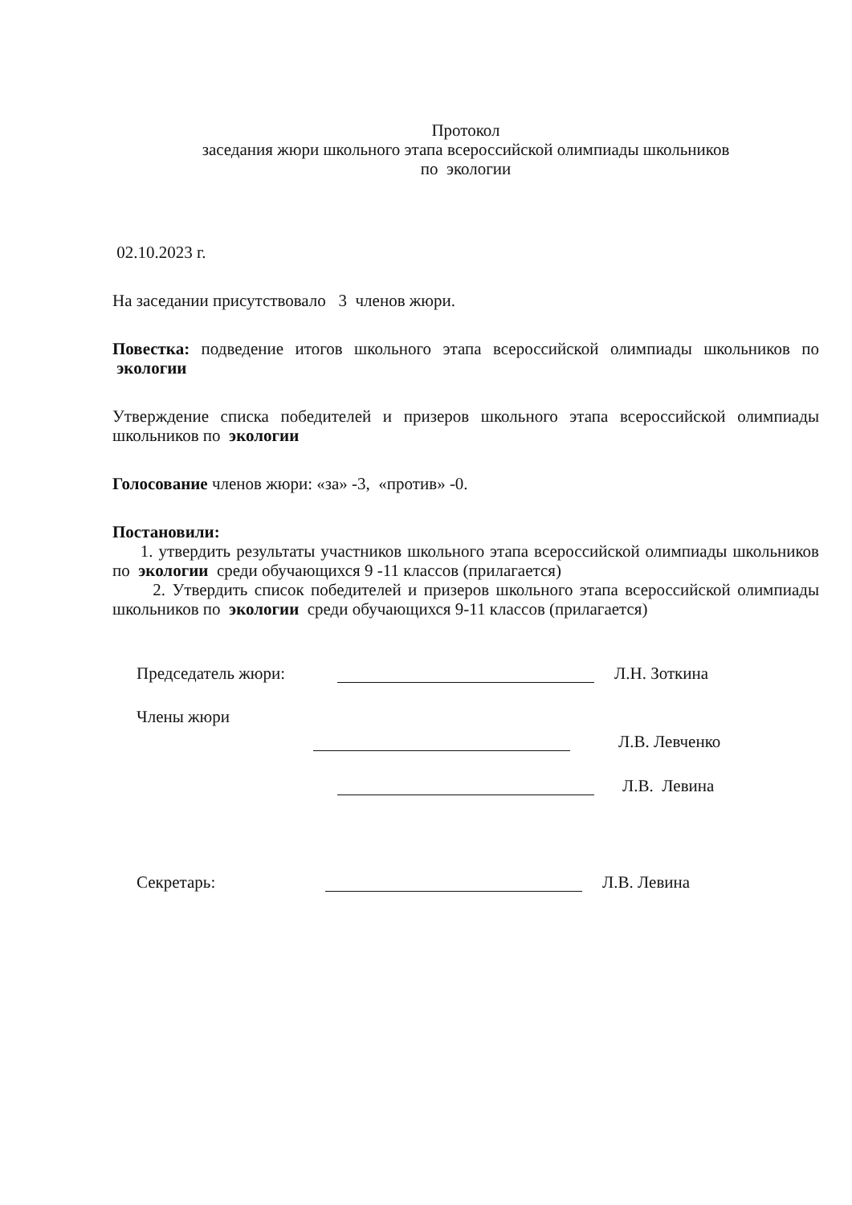Протокол
заседания жюри школьного этапа всероссийской олимпиады школьников
по экологии
02.10.2023 г.
На заседании присутствовало 3 членов жюри.
Повестка: подведение итогов школьного этапа всероссийской олимпиады школьников по экологии
Утверждение списка победителей и призеров школьного этапа всероссийской олимпиады школьников по экологии
Голосование членов жюри: «за» -3, «против» -0.
Постановили:
1. утвердить результаты участников школьного этапа всероссийской олимпиады школьников по экологии среди обучающихся 9 -11 классов (прилагается)
2. Утвердить список победителей и призеров школьного этапа всероссийской олимпиады школьников по экологии среди обучающихся 9-11 классов (прилагается)
Председатель жюри:
Л.Н. Зоткина
Члены жюри
Л.В. Левченко
Л.В. Левина
Секретарь:
Л.В. Левина